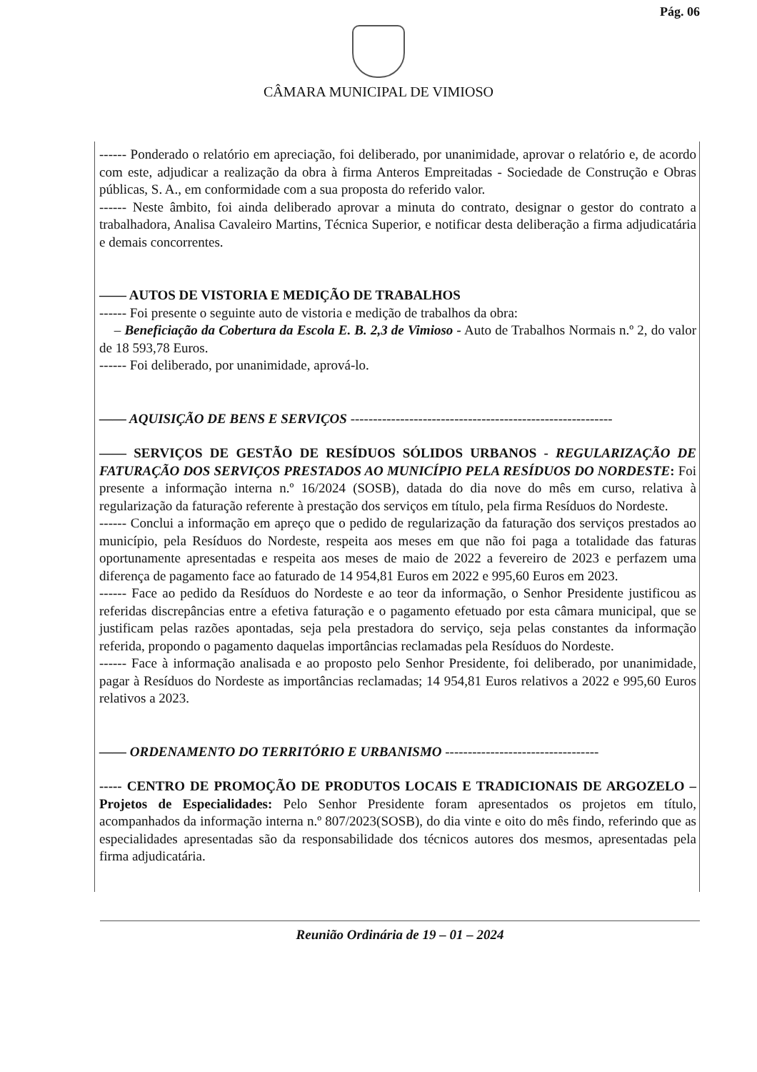Pág. 06
CÂMARA MUNICIPAL DE VIMIOSO
------ Ponderado o relatório em apreciação, foi deliberado, por unanimidade, aprovar o relatório e, de acordo com este, adjudicar a realização da obra à firma Anteros Empreitadas - Sociedade de Construção e Obras públicas, S. A., em conformidade com a sua proposta do referido valor.
------ Neste âmbito, foi ainda deliberado aprovar a minuta do contrato, designar o gestor do contrato a trabalhadora, Analisa Cavaleiro Martins, Técnica Superior, e notificar desta deliberação a firma adjudicatária e demais concorrentes.
—— AUTOS DE VISTORIA E MEDIÇÃO DE TRABALHOS
------ Foi presente o seguinte auto de vistoria e medição de trabalhos da obra:
– Beneficiação da Cobertura da Escola E. B. 2,3 de Vimioso - Auto de Trabalhos Normais n.º 2, do valor de 18 593,78 Euros.
------ Foi deliberado, por unanimidade, aprová-lo.
—— AQUISIÇÃO DE BENS E SERVIÇOS ----------------------------------------------------------
—— SERVIÇOS DE GESTÃO DE RESÍDUOS SÓLIDOS URBANOS - REGULARIZAÇÃO DE FATURAÇÃO DOS SERVIÇOS PRESTADOS AO MUNICÍPIO PELA RESÍDUOS DO NORDESTE: Foi presente a informação interna n.º 16/2024 (SOSB), datada do dia nove do mês em curso, relativa à regularização da faturação referente à prestação dos serviços em título, pela firma Resíduos do Nordeste.
------ Conclui a informação em apreço que o pedido de regularização da faturação dos serviços prestados ao município, pela Resíduos do Nordeste, respeita aos meses em que não foi paga a totalidade das faturas oportunamente apresentadas e respeita aos meses de maio de 2022 a fevereiro de 2023 e perfazem uma diferença de pagamento face ao faturado de 14 954,81 Euros em 2022 e 995,60 Euros em 2023.
------ Face ao pedido da Resíduos do Nordeste e ao teor da informação, o Senhor Presidente justificou as referidas discrepâncias entre a efetiva faturação e o pagamento efetuado por esta câmara municipal, que se justificam pelas razões apontadas, seja pela prestadora do serviço, seja pelas constantes da informação referida, propondo o pagamento daquelas importâncias reclamadas pela Resíduos do Nordeste.
------ Face à informação analisada e ao proposto pelo Senhor Presidente, foi deliberado, por unanimidade, pagar à Resíduos do Nordeste as importâncias reclamadas; 14 954,81 Euros relativos a 2022 e 995,60 Euros relativos a 2023.
—— ORDENAMENTO DO TERRITÓRIO E URBANISMO ----------------------------------
----- CENTRO DE PROMOÇÃO DE PRODUTOS LOCAIS E TRADICIONAIS DE ARGOZELO – Projetos de Especialidades: Pelo Senhor Presidente foram apresentados os projetos em título, acompanhados da informação interna n.º 807/2023(SOSB), do dia vinte e oito do mês findo, referindo que as especialidades apresentadas são da responsabilidade dos técnicos autores dos mesmos, apresentadas pela firma adjudicatária.
Reunião Ordinária de 19 – 01 – 2024